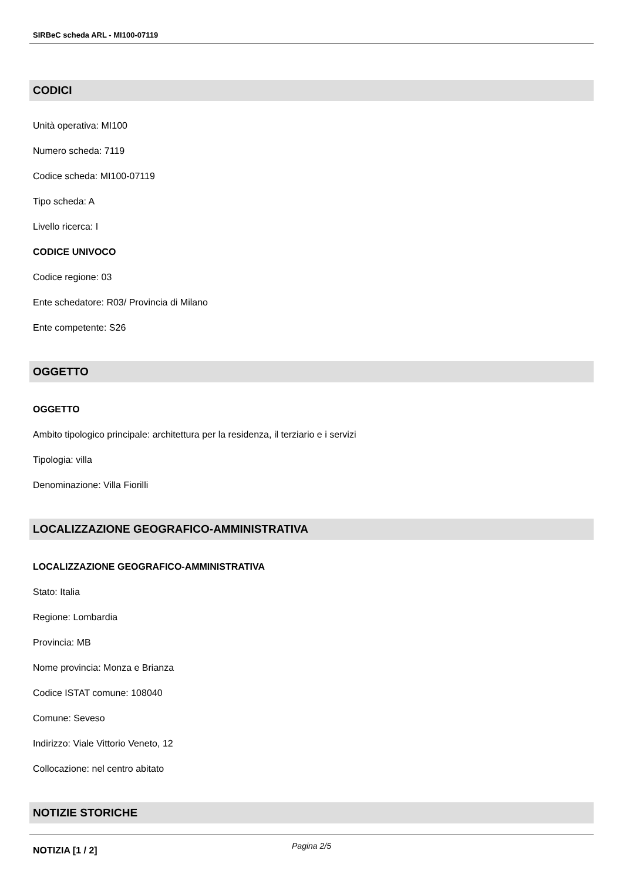SIRBeC scheda ARL - MI100-07119
CODICI
Unità operativa: MI100
Numero scheda: 7119
Codice scheda: MI100-07119
Tipo scheda: A
Livello ricerca: I
CODICE UNIVOCO
Codice regione: 03
Ente schedatore: R03/ Provincia di Milano
Ente competente: S26
OGGETTO
OGGETTO
Ambito tipologico principale: architettura per la residenza, il terziario e i servizi
Tipologia: villa
Denominazione: Villa Fiorilli
LOCALIZZAZIONE GEOGRAFICO-AMMINISTRATIVA
LOCALIZZAZIONE GEOGRAFICO-AMMINISTRATIVA
Stato: Italia
Regione: Lombardia
Provincia: MB
Nome provincia: Monza e Brianza
Codice ISTAT comune: 108040
Comune: Seveso
Indirizzo: Viale Vittorio Veneto, 12
Collocazione: nel centro abitato
NOTIZIE STORICHE
NOTIZIA [1 / 2]
Pagina 2/5